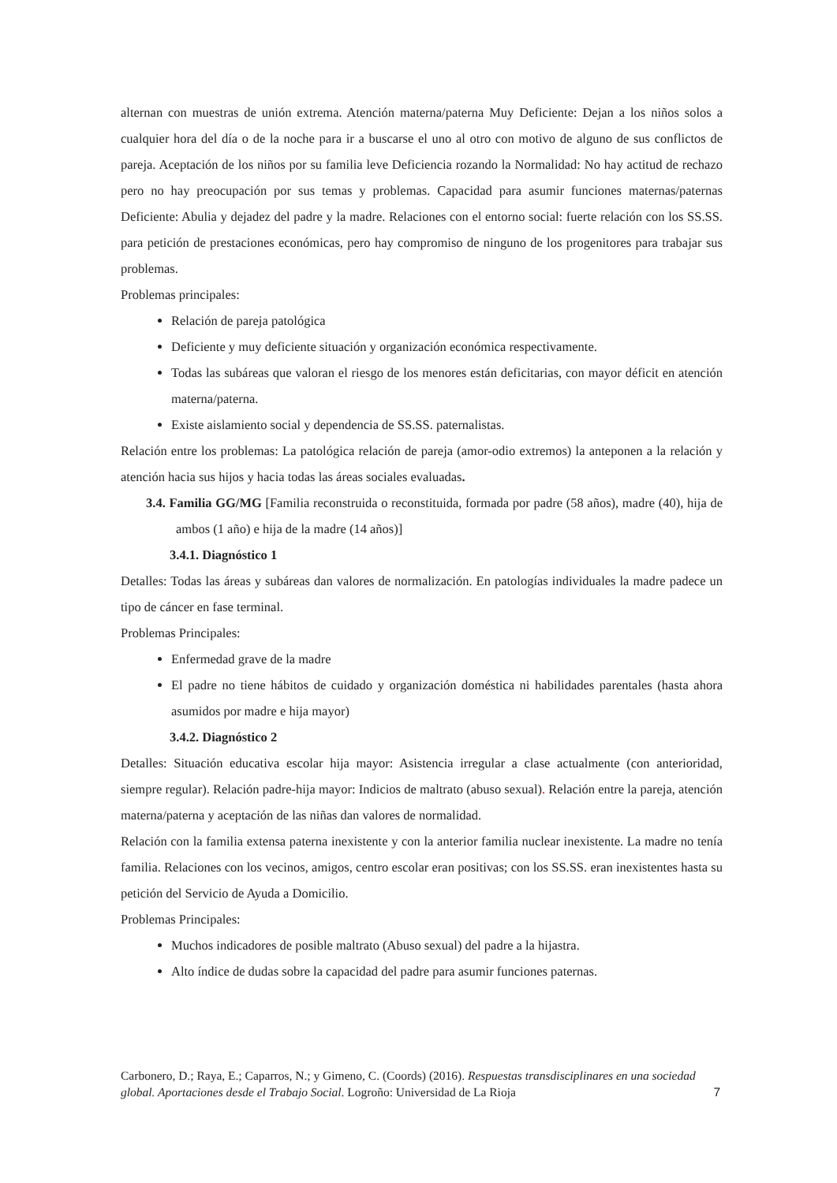alternan con muestras de unión extrema. Atención materna/paterna Muy Deficiente: Dejan a los niños solos a cualquier hora del día o de la noche para ir a buscarse el uno al otro con motivo de alguno de sus conflictos de pareja. Aceptación de los niños por su familia leve Deficiencia rozando la Normalidad: No hay actitud de rechazo pero no hay preocupación por sus temas y problemas. Capacidad para asumir funciones maternas/paternas Deficiente: Abulia y dejadez del padre y la madre. Relaciones con el entorno social: fuerte relación con los SS.SS. para petición de prestaciones económicas, pero hay compromiso de ninguno de los progenitores para trabajar sus problemas.
Problemas principales:
Relación de pareja patológica
Deficiente y muy deficiente situación y organización económica respectivamente.
Todas las subáreas que valoran el riesgo de los menores están deficitarias, con mayor déficit en atención materna/paterna.
Existe aislamiento social y dependencia de SS.SS. paternalistas.
Relación entre los problemas: La patológica relación de pareja (amor-odio extremos) la anteponen a la relación y atención hacia sus hijos y hacia todas las áreas sociales evaluadas.
3.4. Familia GG/MG [Familia reconstruida o reconstituida, formada por padre (58 años), madre (40), hija de ambos (1 año) e hija de la madre (14 años)]
3.4.1. Diagnóstico 1
Detalles: Todas las áreas y subáreas dan valores de normalización. En patologías individuales la madre padece un tipo de cáncer en fase terminal.
Problemas Principales:
Enfermedad grave de la madre
El padre no tiene hábitos de cuidado y organización doméstica ni habilidades parentales (hasta ahora asumidos por madre e hija mayor)
3.4.2. Diagnóstico 2
Detalles: Situación educativa escolar hija mayor: Asistencia irregular a clase actualmente (con anterioridad, siempre regular). Relación padre-hija mayor: Indicios de maltrato (abuso sexual). Relación entre la pareja, atención materna/paterna y aceptación de las niñas dan valores de normalidad.
Relación con la familia extensa paterna inexistente y con la anterior familia nuclear inexistente. La madre no tenía familia. Relaciones con los vecinos, amigos, centro escolar eran positivas; con los SS.SS. eran inexistentes hasta su petición del Servicio de Ayuda a Domicilio.
Problemas Principales:
Muchos indicadores de posible maltrato (Abuso sexual) del padre a la hijastra.
Alto índice de dudas sobre la capacidad del padre para asumir funciones paternas.
Carbonero, D.; Raya, E.; Caparros, N.; y Gimeno, C. (Coords) (2016). Respuestas transdisciplinares en una sociedad global. Aportaciones desde el Trabajo Social. Logroño: Universidad de La Rioja
7